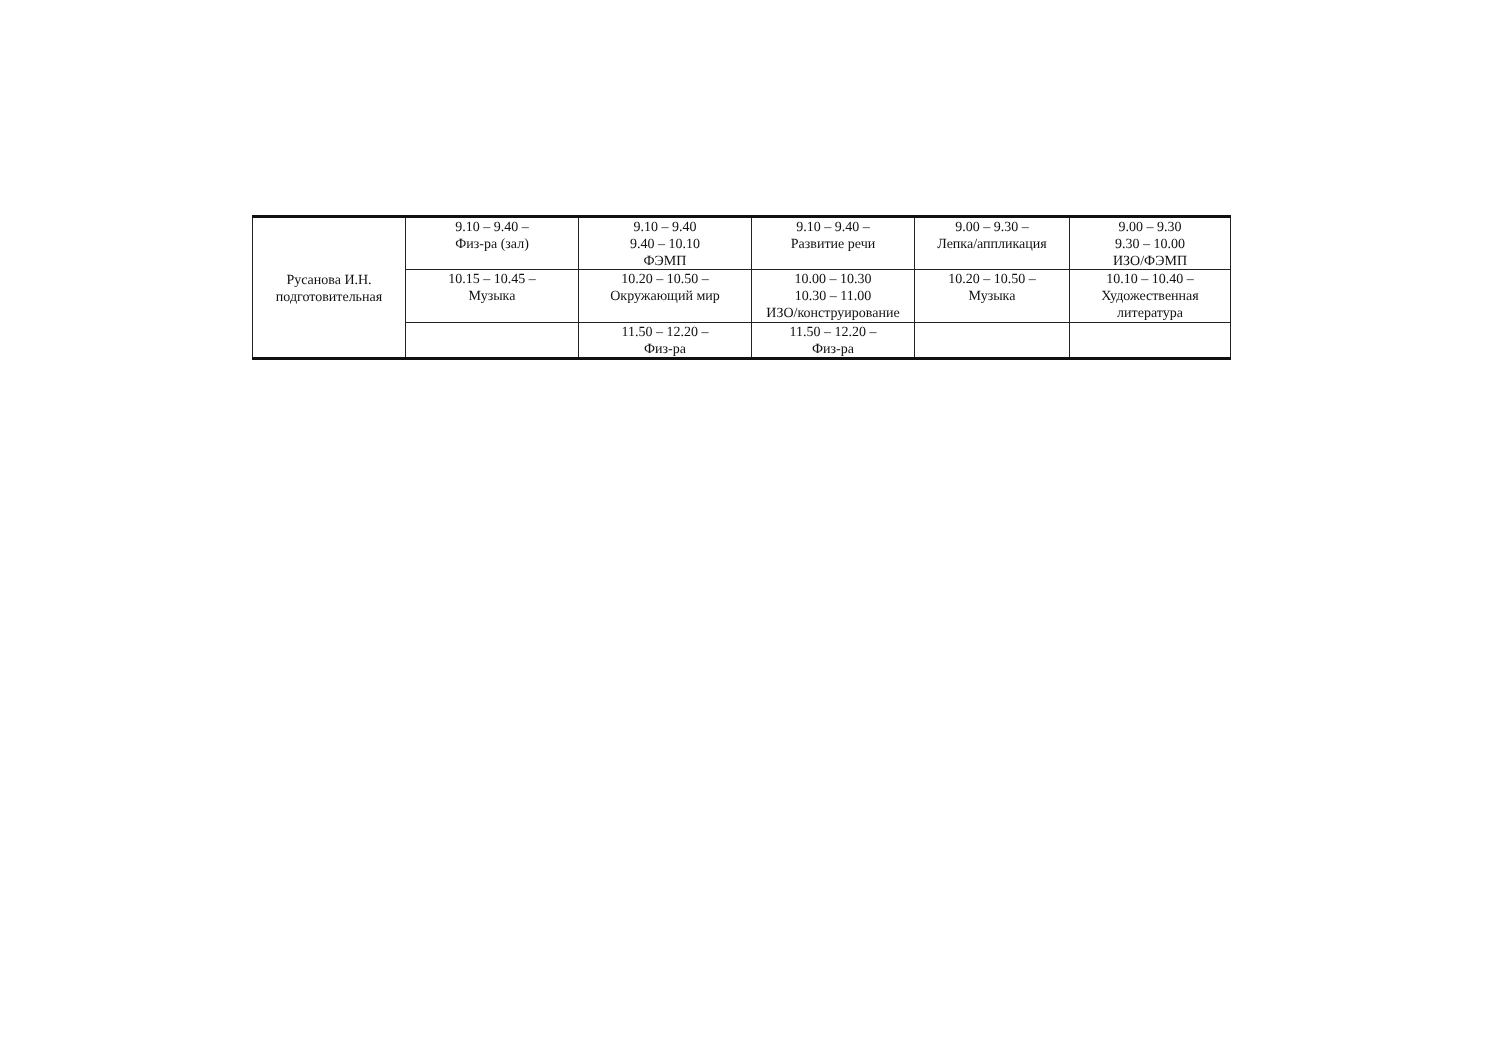| Русанова И.Н. подготовительная | 9.10 – 9.40 – Физ-ра (зал) | 9.10 – 9.40 9.40 – 10.10 ФЭМП | 9.10 – 9.40 – Развитие речи | 9.00 – 9.30 – Лепка/аппликация | 9.00 – 9.30 9.30 – 10.00 ИЗО/ФЭМП |
| | 10.15 – 10.45 – Музыка | 10.20 – 10.50 – Окружающий мир | 10.00 – 10.30 10.30 – 11.00 ИЗО/конструирование | 10.20 – 10.50 – Музыка | 10.10 – 10.40 – Художественная литература |
| | | 11.50 – 12.20 – Физ-ра | 11.50 – 12.20 – Физ-ра | | |